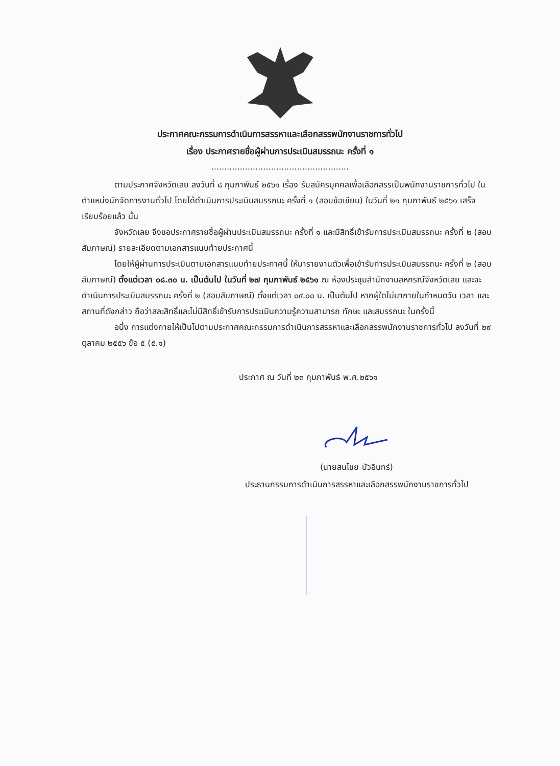ประกาศคณะกรรมการดำเนินการสรรหาและเลือกสรรพนักงานราชการทั่วไป
เรื่อง ประกาศรายชื่อผู้ผ่านการประเมินสมรรถนะ ครั้งที่ ๑
.....................................................
ตามประกาศจังหวัดเลย ลงวันที่ ๘ กุมภาพันธ์ ๒๕๖๑ เรื่อง รับสมัครบุคคลเพื่อเลือกสรรเป็นพนักงานราชการทั่วไป ในตำแหน่งนักจัดการงานทั่วไป โดยได้ดำเนินการประเมินสมรรถนะ ครั้งที่ ๑ (สอบข้อเขียน) ในวันที่ ๒๑ กุมภาพันธ์ ๒๕๖๑ เสร็จเรียบร้อยแล้ว นั้น
จังหวัดเลย จึงขอประกาศรายชื่อผู้ผ่านประเมินสมรรถนะ ครั้งที่ ๑ และมีสิทธิ์เข้ารับการประเมินสมรรถนะ ครั้งที่ ๒ (สอบสัมภาษณ์) รายละเอียดตามเอกสารแนบท้ายประกาศนี้
โดยให้ผู้ผ่านการประเมินตามเอกสารแนบท้ายประกาศนี้ ให้มารายงานตัวเพื่อเข้ารับการประเมินสมรรถนะ ครั้งที่ ๒ (สอบสัมภาษณ์) ตั้งแต่เวลา ๐๘.๓๐ น. เป็นต้นไป ในวันที่ ๒๗ กุมภาพันธ์ ๒๕๖๑ ณ ห้องประชุมสำนักงานสหกรณ์จังหวัดเลย และจะดำเนินการประเมินสมรรถนะ ครั้งที่ ๒ (สอบสัมภาษณ์) ตั้งแต่เวลา ๐๙.๐๐ น. เป็นต้นไป หากผู้ใดไม่มาภายในกำหนดวัน เวลา และสถานที่ดังกล่าว ถือว่าสละสิทธิ์และไม่มีสิทธิ์เข้ารับการประเมินความรู้ความสามารถ ทักษะ และสมรรถนะ ในครั้งนี้
อนึ่ง การแต่งกายให้เป็นไปตามประกาศคณะกรรมการดำเนินการสรรหาและเลือกสรรพนักงานราชการทั่วไป ลงวันที่ ๒๙ ตุลาคม ๒๕๕๖ ข้อ ๕ (๕.๑)
ประกาศ ณ วันที่ ๒๓ กุมภาพันธ์ พ.ศ.๒๕๖๑
(นายสนไชย บัวอินทร์)
ประธานกรรมการดำเนินการสรรหาและเลือกสรรพนักงานราชการทั่วไป